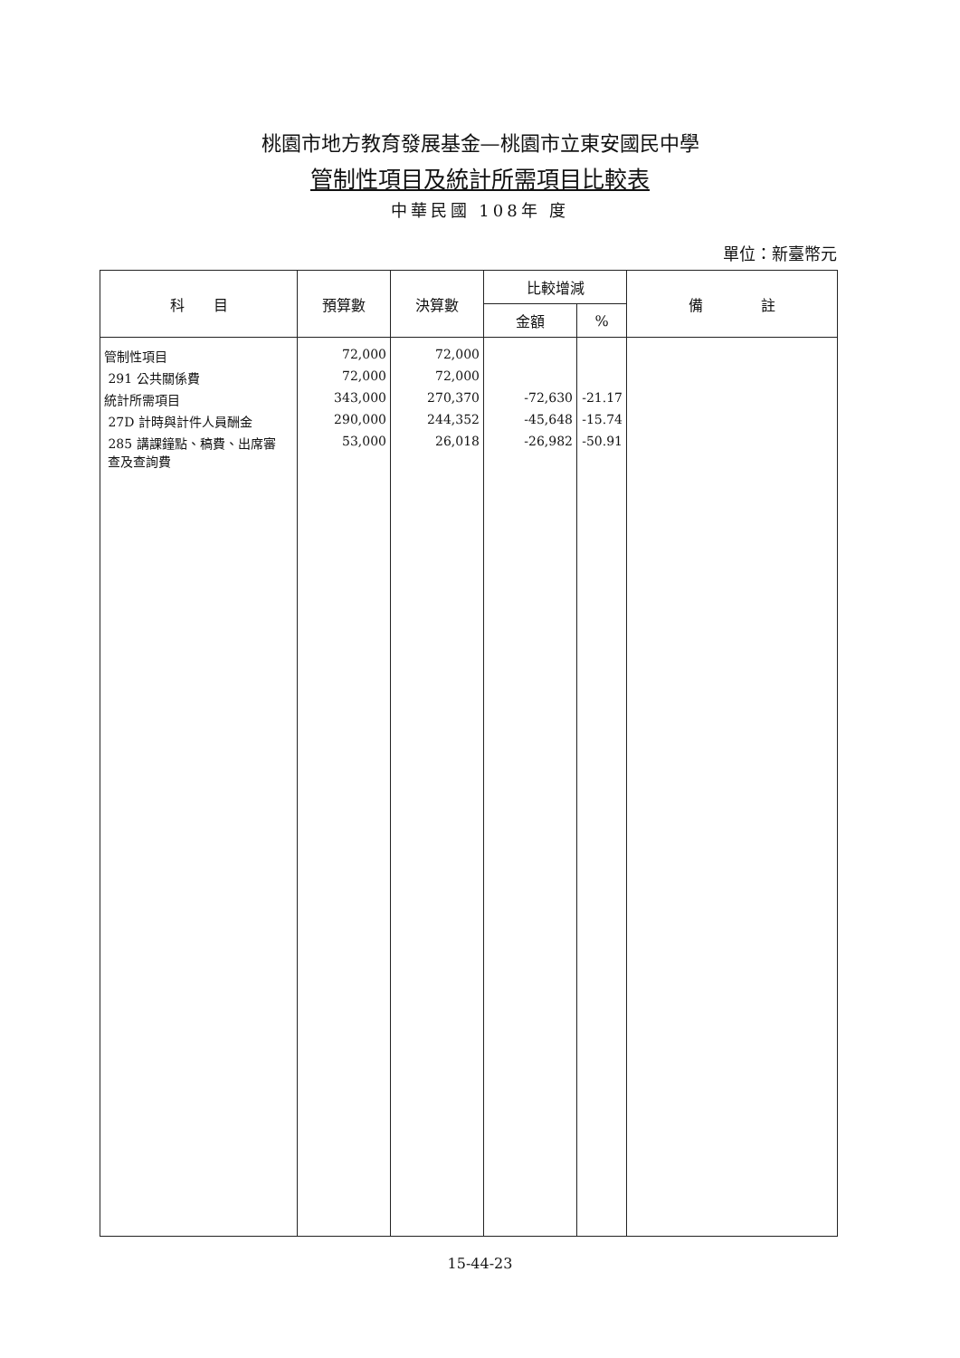桃園市地方教育發展基金—桃園市立東安國民中學
管制性項目及統計所需項目比較表
中華民國 108年 度
單位：新臺幣元
| 科 目 | 預算數 | 決算數 | 比較增減 | | 備 註 |
| --- | --- | --- | --- | --- | --- |
| | | | 金額 | % | |
| 管制性項目 | 72,000 | 72,000 | | | |
| 291 公共關係費 | 72,000 | 72,000 | | | |
| 統計所需項目 | 343,000 | 270,370 | -72,630 | -21.17 | |
| 27D 計時與計件人員酬金 | 290,000 | 244,352 | -45,648 | -15.74 | |
| 285 講課鐘點、稿費、出席審 查及查詢費 | 53,000 | 26,018 | -26,982 | -50.91 | |
15-44-23